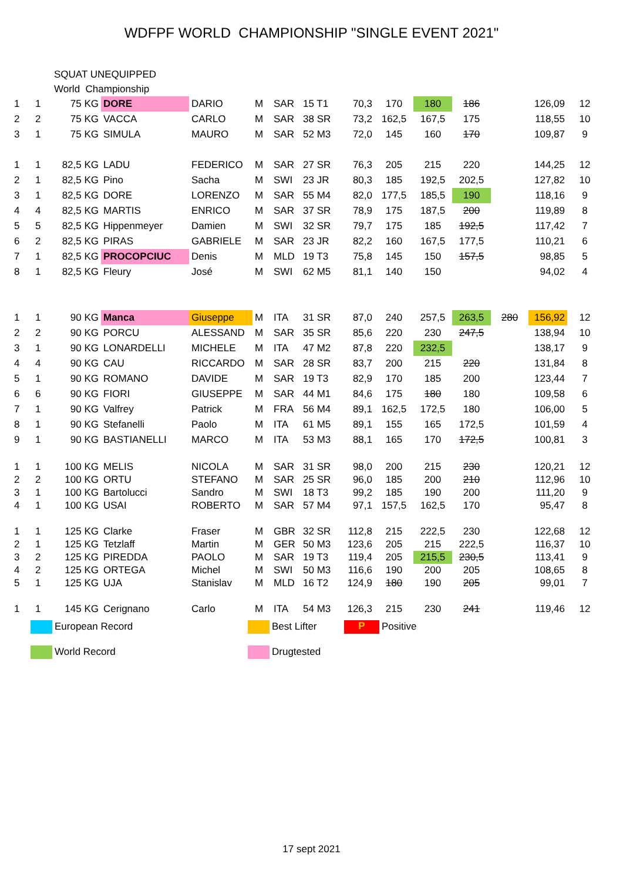WDFPF WORLD CHAMPIONSHIP "SINGLE EVENT 2021"
SQUAT UNEQUIPPED
World Championship
| 1 | 1 | 75 KG | DORE | DARIO | M | SAR | 15 T1 | 70,3 | 170 | 180 | 186 | | 126,09 | 12 |
| 2 | 2 | 75 KG | VACCA | CARLO | M | SAR | 38 SR | 73,2 | 162,5 | 167,5 | 175 | | 118,55 | 10 |
| 3 | 1 | 75 KG | SIMULA | MAURO | M | SAR | 52 M3 | 72,0 | 145 | 160 | 170 | | 109,87 | 9 |
| 1 | 1 | 82,5 KG | LADU | FEDERICO | M | SAR | 27 SR | 76,3 | 205 | 215 | 220 | | 144,25 | 12 |
| 2 | 1 | 82,5 KG | Pino | Sacha | M | SWI | 23 JR | 80,3 | 185 | 192,5 | 202,5 | | 127,82 | 10 |
| 3 | 1 | 82,5 KG | DORE | LORENZO | M | SAR | 55 M4 | 82,0 | 177,5 | 185,5 | 190 | | 118,16 | 9 |
| 4 | 4 | 82,5 KG | MARTIS | ENRICO | M | SAR | 37 SR | 78,9 | 175 | 187,5 | 200 | | 119,89 | 8 |
| 5 | 5 | 82,5 KG | Hippenmeyer | Damien | M | SWI | 32 SR | 79,7 | 175 | 185 | 192,5 | | 117,42 | 7 |
| 6 | 2 | 82,5 KG | PIRAS | GABRIELE | M | SAR | 23 JR | 82,2 | 160 | 167,5 | 177,5 | | 110,21 | 6 |
| 7 | 1 | 82,5 KG | PROCOPCIUC | Denis | M | MLD | 19 T3 | 75,8 | 145 | 150 | 157,5 | | 98,85 | 5 |
| 8 | 1 | 82,5 KG | Fleury | José | M | SWI | 62 M5 | 81,1 | 140 | 150 | | | 94,02 | 4 |
| 1 | 1 | 90 KG | Manca | Giuseppe | M | ITA | 31 SR | 87,0 | 240 | 257,5 | 263,5 | 280 | 156,92 | 12 |
| 2 | 2 | 90 KG | PORCU | ALESSAND | M | SAR | 35 SR | 85,6 | 220 | 230 | 247,5 | | 138,94 | 10 |
| 3 | 1 | 90 KG | LONARDELLI | MICHELE | M | ITA | 47 M2 | 87,8 | 220 | 232,5 | | | 138,17 | 9 |
| 4 | 4 | 90 KG | CAU | RICCARDO | M | SAR | 28 SR | 83,7 | 200 | 215 | 220 | | 131,84 | 8 |
| 5 | 1 | 90 KG | ROMANO | DAVIDE | M | SAR | 19 T3 | 82,9 | 170 | 185 | 200 | | 123,44 | 7 |
| 6 | 6 | 90 KG | FIORI | GIUSEPPE | M | SAR | 44 M1 | 84,6 | 175 | 180 | 180 | | 109,58 | 6 |
| 7 | 1 | 90 KG | Valfrey | Patrick | M | FRA | 56 M4 | 89,1 | 162,5 | 172,5 | 180 | | 106,00 | 5 |
| 8 | 1 | 90 KG | Stefanelli | Paolo | M | ITA | 61 M5 | 89,1 | 155 | 165 | 172,5 | | 101,59 | 4 |
| 9 | 1 | 90 KG | BASTIANELLI | MARCO | M | ITA | 53 M3 | 88,1 | 165 | 170 | 172,5 | | 100,81 | 3 |
| 1 | 1 | 100 KG | MELIS | NICOLA | M | SAR | 31 SR | 98,0 | 200 | 215 | 230 | | 120,21 | 12 |
| 2 | 2 | 100 KG | ORTU | STEFANO | M | SAR | 25 SR | 96,0 | 185 | 200 | 210 | | 112,96 | 10 |
| 3 | 1 | 100 KG | Bartolucci | Sandro | M | SWI | 18 T3 | 99,2 | 185 | 190 | 200 | | 111,20 | 9 |
| 4 | 1 | 100 KG | USAI | ROBERTO | M | SAR | 57 M4 | 97,1 | 157,5 | 162,5 | 170 | | 95,47 | 8 |
| 1 | 1 | 125 KG | Clarke | Fraser | M | GBR | 32 SR | 112,8 | 215 | 222,5 | 230 | | 122,68 | 12 |
| 2 | 1 | 125 KG | Tetzlaff | Martin | M | GER | 50 M3 | 123,6 | 205 | 215 | 222,5 | | 116,37 | 10 |
| 3 | 2 | 125 KG | PIREDDA | PAOLO | M | SAR | 19 T3 | 119,4 | 205 | 215,5 | 230,5 | | 113,41 | 9 |
| 4 | 2 | 125 KG | ORTEGA | Michel | M | SWI | 50 M3 | 116,6 | 190 | 200 | 205 | | 108,65 | 8 |
| 5 | 1 | 125 KG | UJA | Stanislav | M | MLD | 16 T2 | 124,9 | 180 | 190 | 205 | | 99,01 | 7 |
| 1 | 1 | 145 KG | Cerignano | Carlo | M | ITA | 54 M3 | 126,3 | 215 | 230 | 241 | | 119,46 | 12 |
European Record
Best Lifter
P Positive
World Record
Drugtested
17 sept 2021